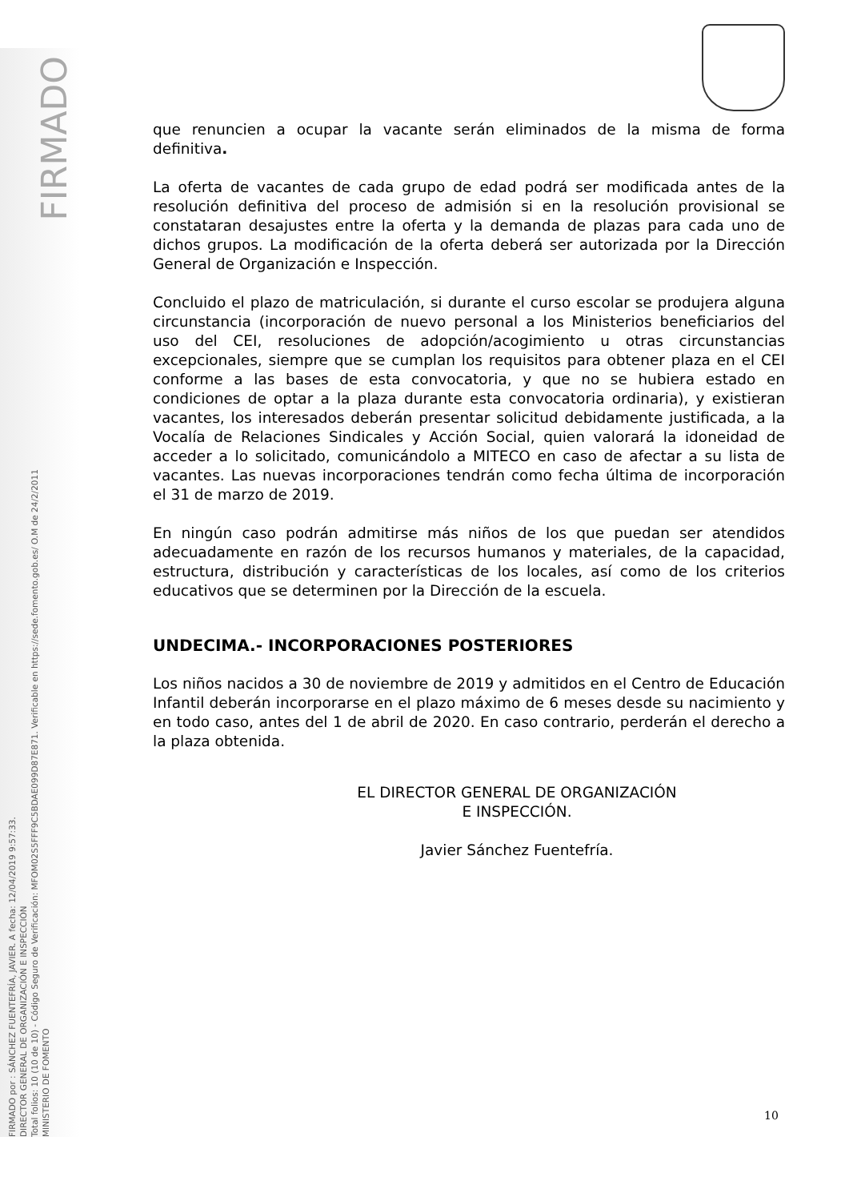FIRMADO
FIRMADO por : SÁNCHEZ FUENTEFRÍA, JAVIER. A fecha: 12/04/2019 9:57:33.
DIRECTOR GENERAL DE ORGANIZACIÓN E INSPECCIÓN
Total folios: 10 (10 de 10) - Código Seguro de Verificación: MFOM02S5FFF9C5BDAE099D87E871. Verificable en https://sede.fomento.gob.es/ O.M de 24/2/2011
MINISTERIO DE FOMENTO
que renuncien a ocupar la vacante serán eliminados de la misma de forma definitiva.
La oferta de vacantes de cada grupo de edad podrá ser modificada antes de la resolución definitiva del proceso de admisión si en la resolución provisional se constataran desajustes entre la oferta y la demanda de plazas para cada uno de dichos grupos. La modificación de la oferta deberá ser autorizada por la Dirección General de Organización e Inspección.
Concluido el plazo de matriculación, si durante el curso escolar se produjera alguna circunstancia (incorporación de nuevo personal a los Ministerios beneficiarios del uso del CEI, resoluciones de adopción/acogimiento u otras circunstancias excepcionales, siempre que se cumplan los requisitos para obtener plaza en el CEI conforme a las bases de esta convocatoria, y que no se hubiera estado en condiciones de optar a la plaza durante esta convocatoria ordinaria), y existieran vacantes, los interesados deberán presentar solicitud debidamente justificada, a la Vocalía de Relaciones Sindicales y Acción Social, quien valorará la idoneidad de acceder a lo solicitado, comunicándolo a MITECO en caso de afectar a su lista de vacantes. Las nuevas incorporaciones tendrán como fecha última de incorporación el 31 de marzo de 2019.
En ningún caso podrán admitirse más niños de los que puedan ser atendidos adecuadamente en razón de los recursos humanos y materiales, de la capacidad, estructura, distribución y características de los locales, así como de los criterios educativos que se determinen por la Dirección de la escuela.
UNDECIMA.- INCORPORACIONES POSTERIORES
Los niños nacidos a 30 de noviembre de 2019 y admitidos en el Centro de Educación Infantil deberán incorporarse en el plazo máximo de 6 meses desde su nacimiento y en todo caso, antes del 1 de abril de 2020. En caso contrario, perderán el derecho a la plaza obtenida.
EL DIRECTOR GENERAL DE ORGANIZACIÓN
E INSPECCIÓN.
Javier Sánchez Fuentefría.
10